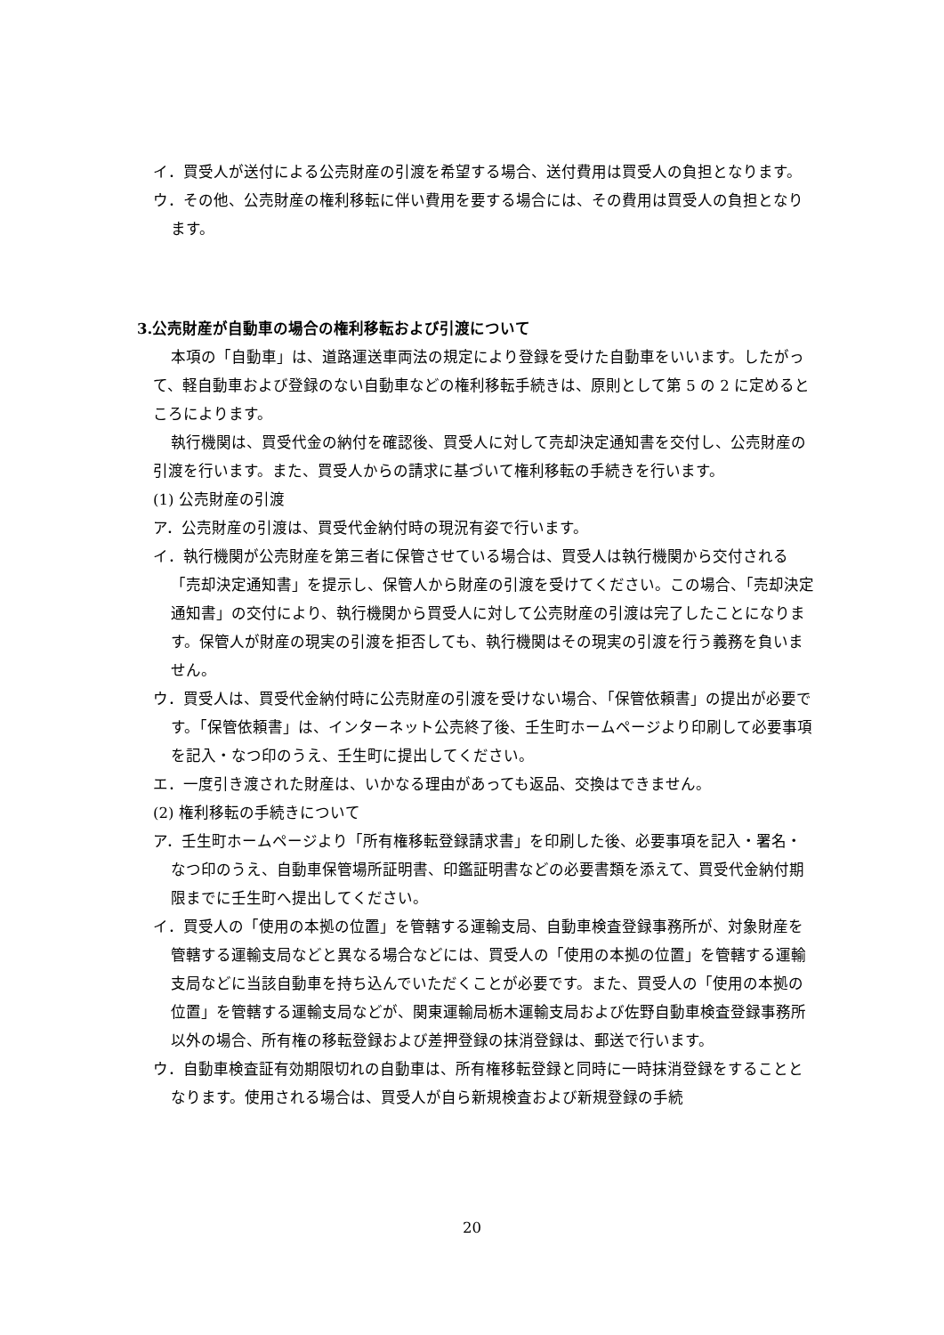イ．買受人が送付による公売財産の引渡を希望する場合、送付費用は買受人の負担となります。
ウ．その他、公売財産の権利移転に伴い費用を要する場合には、その費用は買受人の負担となります。
3.公売財産が自動車の場合の権利移転および引渡について
本項の「自動車」は、道路運送車両法の規定により登録を受けた自動車をいいます。したがって、軽自動車および登録のない自動車などの権利移転手続きは、原則として第 5 の 2 に定めるところによります。
執行機関は、買受代金の納付を確認後、買受人に対して売却決定通知書を交付し、公売財産の引渡を行います。また、買受人からの請求に基づいて権利移転の手続きを行います。
(1) 公売財産の引渡
ア．公売財産の引渡は、買受代金納付時の現況有姿で行います。
イ．執行機関が公売財産を第三者に保管させている場合は、買受人は執行機関から交付される「売却決定通知書」を提示し、保管人から財産の引渡を受けてください。この場合、「売却決定通知書」の交付により、執行機関から買受人に対して公売財産の引渡は完了したことになります。保管人が財産の現実の引渡を拒否しても、執行機関はその現実の引渡を行う義務を負いません。
ウ．買受人は、買受代金納付時に公売財産の引渡を受けない場合、「保管依頼書」の提出が必要です。「保管依頼書」は、インターネット公売終了後、壬生町ホームページより印刷して必要事項を記入・なつ印のうえ、壬生町に提出してください。
エ．一度引き渡された財産は、いかなる理由があっても返品、交換はできません。
(2) 権利移転の手続きについて
ア．壬生町ホームページより「所有権移転登録請求書」を印刷した後、必要事項を記入・署名・なつ印のうえ、自動車保管場所証明書、印鑑証明書などの必要書類を添えて、買受代金納付期限までに壬生町へ提出してください。
イ．買受人の「使用の本拠の位置」を管轄する運輸支局、自動車検査登録事務所が、対象財産を管轄する運輸支局などと異なる場合などには、買受人の「使用の本拠の位置」を管轄する運輸支局などに当該自動車を持ち込んでいただくことが必要です。また、買受人の「使用の本拠の位置」を管轄する運輸支局などが、関東運輸局栃木運輸支局および佐野自動車検査登録事務所以外の場合、所有権の移転登録および差押登録の抹消登録は、郵送で行います。
ウ．自動車検査証有効期限切れの自動車は、所有権移転登録と同時に一時抹消登録をすることとなります。使用される場合は、買受人が自ら新規検査および新規登録の手続
20